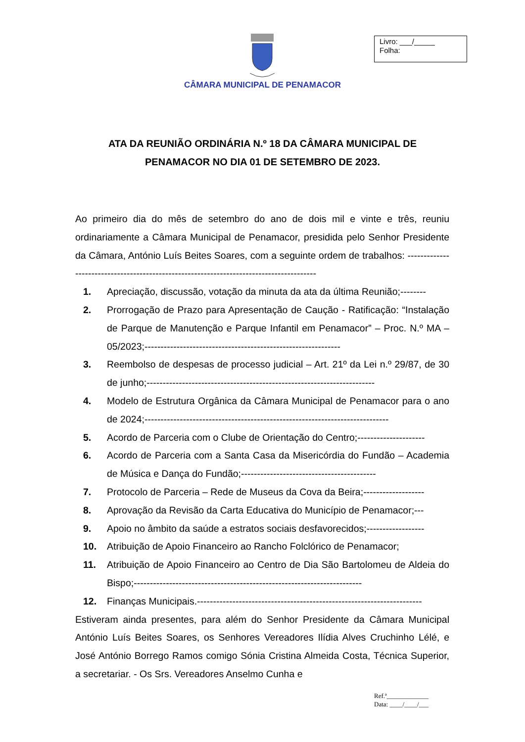CÂMARA MUNICIPAL DE PENAMACOR
Livro: ___/_____
Folha:
ATA DA REUNIÃO ORDINÁRIA N.º 18 DA CÂMARA MUNICIPAL DE
PENAMACOR NO DIA 01 DE SETEMBRO DE 2023.
Ao primeiro dia do mês de setembro do ano de dois mil e vinte e três, reuniu ordinariamente a Câmara Municipal de Penamacor, presidida pelo Senhor Presidente da Câmara, António Luís Beites Soares, com a seguinte ordem de trabalhos: ----------------------------------------------------------------------------------------
1. Apreciação, discussão, votação da minuta da ata da última Reunião;--------
2. Prorrogação de Prazo para Apresentação de Caução - Ratificação: “Instalação de Parque de Manutenção e Parque Infantil em Penamacor” – Proc. N.º MA – 05/2023;-------------------------------------------------------------
3. Reembolso de despesas de processo judicial – Art. 21º da Lei n.º 29/87, de 30 de junho;-----------------------------------------------------------------------
4. Modelo de Estrutura Orgânica da Câmara Municipal de Penamacor para o ano de 2024;----------------------------------------------------------------------------
5. Acordo de Parceria com o Clube de Orientação do Centro;---------------------
6. Acordo de Parceria com a Santa Casa da Misericórdia do Fundão – Academia de Música e Dança do Fundão;------------------------------------------
7. Protocolo de Parceria – Rede de Museus da Cova da Beira;-------------------
8. Aprovação da Revisão da Carta Educativa do Município de Penamacor;---
9. Apoio no âmbito da saúde a estratos sociais desfavorecidos;------------------
10. Atribuição de Apoio Financeiro ao Rancho Folclórico de Penamacor;
11. Atribuição de Apoio Financeiro ao Centro de Dia São Bartolomeu de Aldeia do Bispo;-----------------------------------------------------------------------
12. Finanças Municipais.----------------------------------------------------------------------
Estiveram ainda presentes, para além do Senhor Presidente da Câmara Municipal António Luís Beites Soares, os Senhores Vereadores Ilídia Alves Cruchinho Lélé, e José António Borrego Ramos comigo Sónia Cristina Almeida Costa, Técnica Superior, a secretariar. - Os Srs. Vereadores Anselmo Cunha e
Ref.ª_____________
Data: ____/____/___